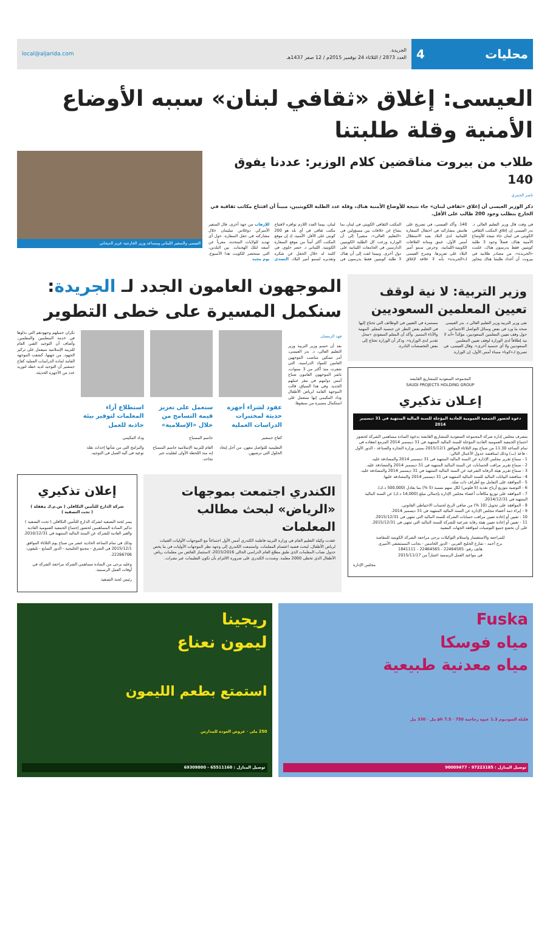محليات 4
الجريدة.
العدد 2873 / الثلاثاء 24 نوفمبر 2015م / 12 صفر 1437هـ
local@aljarida.com
العيسى: إغلاق «ثقافي لبنان» سببه الأوضاع الأمنية وقلة طلبتنا
طلاب من بيروت مناقضين كلام الوزير: عددنا يفوق 140
ناصر الخمري
ذكر الوزير العيسى أن إغلاق «ثقافي لبنان» جاء نتيجة للأوضاع الأمنية هناك، وقلة عدد الطلبة الكويتيين، مبيناً أن افتتاح مكاتب ثقافية في الخارج يتطلب وجود 200 طالب على الأقل.
في وقت قال وزير التعليم العالي د. بدر العيسى إن إغلاق المكتب الثقافي الكويتي في لبنان جاء نتيجة للأوضاع الأمنية هناك، فضلاً وجود 3 طلبة كويتيين فقط يدرسون هناك، علمت «الجريدة»، من مصادر طلابية في بيروت، أن أعداد طلبتنا هناك يتجاوز 140. وأكد العيسى، في تصريح على هامش مشاركته في احتفال السفارة اللبنانية لدى البلاد بعيد الاستقلال أمس الأول، عمق ومتانة العلاقات الكويتية-اللبنانية، وحرص سمو أمير البلاد على تعزيزها. وصرح العيسى لـ«الجريدة» بأنه لا علاقة لإغلاق المكتب الثقافي الكويتي في لبنان بما يشاع عن خلافات بين مسؤولين في «التعليم العالي»، مشيراً إلى أن الوزارة وزعت كل الطلبة الكويتيين الدارسين في الجامعات اللبنانية على دول أخرى. وبينما لفت إلى أن هناك 3 طلبة كويتيين فقط يدرسون في لبنان، بينما العدد اللازم توافره لافتتاح مكتب ثقافي في أي بلد هو 200 كويتي على الأقل. الأمنية، إذ إن موقع المكتب أكثر أمناً من موقع السفارة الكويتية. اللبناني د. خضر حلوي، في كلمة له خلال الحفل عن شكره وتقديره لسمو أمير البلاد. التصدي للإرهاب من جهة أخرى، قال السفير الأميركي دوغلاس سليمان خلال مشاركته في حفل السفارة. حول أي تهديد للولايات المتحدة، معرباً عن أسفه لتلك الهجمات. بين البلدين، التي ستحضر للكويت هذا الأسبوع. يوم مجيد
العيسى والسفير اللبناني ومساعد وزير الخارجية عزيز الديحاني
وزير التربية: لا نية لوقف تعيين المعلمين السعوديين
نفى وزير التربية وزير التعليم العالي د. بدر العيسى صحة ما ورد في بعض وسائل التواصل الاجتماعي حول وقف تعيين المعلمين السعوديين، مؤكداً «أنه لا نية إطلاقاً لدى الوزارة لوقف تعيين المعلمين السعوديين ولا أي جنسية أخرى». وقال العيسى، في تصريح لـ«كونا» مساء أمس الأول، إن الوزارة مستمرة في التعيين في الوظائف التي تحتاج إليها في التعليم بغض النظر عن جنسية المعلم. المهنية والأداء المتميز. وأكد أن المعلم السعودي «محل تقدير لدى الوزارة». وذكر أن الوزارة تحتاج إلى بعض التخصصات النادرة.
المجموعة السعودية للمشاريع القابضة
SAUDI PROJECTS HOLDING GROUP
إعـلان تذكيري
دعوة لحضور الجمعية العمومية العادية المؤجلة للسنة المالية المنتهية في 31 ديسمبر 2014
يتشرف مجلس إدارة شركة المجموعة السعودية للمشاريع القابضة بدعوة السادة مساهمي الشركة لحضور اجتماع الجمعية العمومية العادية المؤجلة للسنة المالية المنتهية في 31 ديسمبر 2014 المزمع انعقاده في تمام الساعة 11.30 من صباح يوم الثلاثاء الموافق 2015/12/1 بمبنى وزارة التجارة والصناعة - الدور الأول - قاعة (ب) وذلك لمناقشة جدول الأعمال التالي:
1 - سماع تقرير مجلس الإدارة عن السنة المالية المنتهية في 31 ديسمبر 2014 والمصادقة عليه.
2 - سماع تقرير مراقب الحسابات عن السنة المالية المنتهية في 31 ديسمبر 2014 والمصادقة عليه.
3 - سماع تقرير هيئة الرقابة الشرعية عن السنة المالية المنتهية في 31 ديسمبر 2014 والمصادقة عليه.
4 - مناقشة البيانات المالية للسنة المالية المنتهية في 31 ديسمبر 2014 والمصادقة عليها.
5 - الموافقة على التعامل مع أطراف ذات صلة.
6 - التوصية بتوزيع أرباح نقدية (5 فلوس) لكل سهم بنسبة (5 %) بما يعادل (500,000 د.ك).
7 - الموافقة على توزيع مكافآت أعضاء مجلس الإدارة بإجمالي مبلغ (14,000 د.ك) عن السنة المالية المنتهية في 2014/12/31.
8 - الموافقة على تحويل (10 %) من صافي الربح لحساب الاحتياطي القانوني.
9 - إبراء ذمة أعضاء مجلس الإدارة عن السنة المالية المنتهية في 31 ديسمبر 2014.
10 - تعيين أو إعادة تعيين مراقب حسابات الشركة للسنة المالية التي تنتهي في 2015/12/31.
11 - تعيين أو إعادة تعيين هيئة رقابة شرعية للشركة للسنة المالية التي تنتهي في 2015/12/31.
على أن تخضع جميع التوصيات لموافقة الجهات المعنية
للمراجعة والاستفسار واستلام التوكيلات يرجى مراجعة الشركة الكويتية للمقاصة
برج أحمد - شارع الخليج العربي - الدور الخامس - بجانب المستشفى الأميري
هاتف رقم: 22464585 - 22464565 - 1841111
في مواعيد العمل الرسمية اعتباراً من 2015/11/17
مجلس الإدارة
الموجهون العامون الجدد لـ الجريدة: سنكمل المسيرة على خطى التطوير
فهد الرمضان
بعد أن حسم وزير التربية وزير التعليم العالي، د. بدر العيسى، أمر تسكين مناصب الموجهين العامين للمواد الدراسية، التي شغرت منذ أكثر من 3 سنوات، باشر الموجهون العامون صباح أمس دوامهم في مقر عملهم الجديد. وفي هذا السياق، قالت الموجهة العامة لرياض الأطفال وداد المكيمي إنها ستعمل على استكمال مسيرة من سبقوها.
عقود لشراء أجهزة حديثة لمختبرات الدراسات العملية
كفاح جمشير
التعليمية للتواصل معهن، من أجل إيجاد الحلول التي ترضيهن.
سنعمل على تعزيز قيمة التسامح من خلال «الإسلامية»
جاسم المسباح
العام للتربية الإسلامية جاسم المسباح إنه منذ اللحظة الأولى لتقليده خبر نجاحه.
استطلاع آراء المعلمات لتوفير بيئة جاذبة للعمل
وداد المكيمي
والبرامج التي من شأنها إحداث نقلة نوعية في آلية العمل في التوجيه.
نكران جميلهم وجهودهم التي بذلوها في خدمة المتعلمين والمعلمين. وأضاف أن التوجيه الفني العام للتربية الإسلامية سيعمل على تركيز الجهود. من جهتها، كشفت الموجهة العامة لمادة الدراسات العملية كفاح جمشير أن التوجيه لديه خطة لتوريد عدد من الأجهزة الحديثة.
الكندري اجتمعت بموجهات «الرياض» لبحث مطالب المعلمات
عقدت وكيلة التعليم العام في وزارة التربية فاطمة الكندري أمس الأول اجتماعاً مع الموجهات الأوليات الفنيات لرياض الأطفال، لبحث قضية اعتصام المعلمات. واستمعت الكندري إلى وجهة نظر الموجهات الأوليات في ما يخص جدول نصاب المعلمات الذي طبق مطلع العام الدراسي الحالي 2015/2016، لاستثمار الفائض من معلمات رياض الأطفال الذي تخطى 2000 معلمة. وشددت الكندري على ضرورة الالتزام بأن تكون التعليمات عبر نشرات.
إعلان تذكيري
شركة الدارج للتأمين التكافلي ( ش.م.ك مقفلة )
( تحت التصفية )
يسر لجنة التصفية لشركة الدارج للتأمين التكافلي ( تحت التصفية ) تذكير السادة المساهمين لحضور إجتماع الجمعية العمومية العادية والغير العادية للشركة عن السنة المالية المنتهية في 2010/12/31.
وذلك في تمام الساعة الحادية عشر من صباح يوم الثلاثاء الموافق 2015/12/1 في الشرق - مجمع الخليجية - الدور السابع - تليفون: 22266706.
وعليه يرجى من السادة مساهمي الشركة مراجعة الشركة في أوقات العمل الرسمية.
رئيس لجنة التصفية
Fuska
مياه فوسكا
مياه معدنية طبيعية
قليلة الصوديوم 1.3 عبوة زجاجية ph 7.5 · 750 مل · 330 مل
توصيل المنازل : 97223185 - 90009477
ريجينا
ليمون نعناع
استمتع بطعم الليمون
250 ملي · عروض العودة للمدارس
توصيل المنازل : 65511160 - 69309800